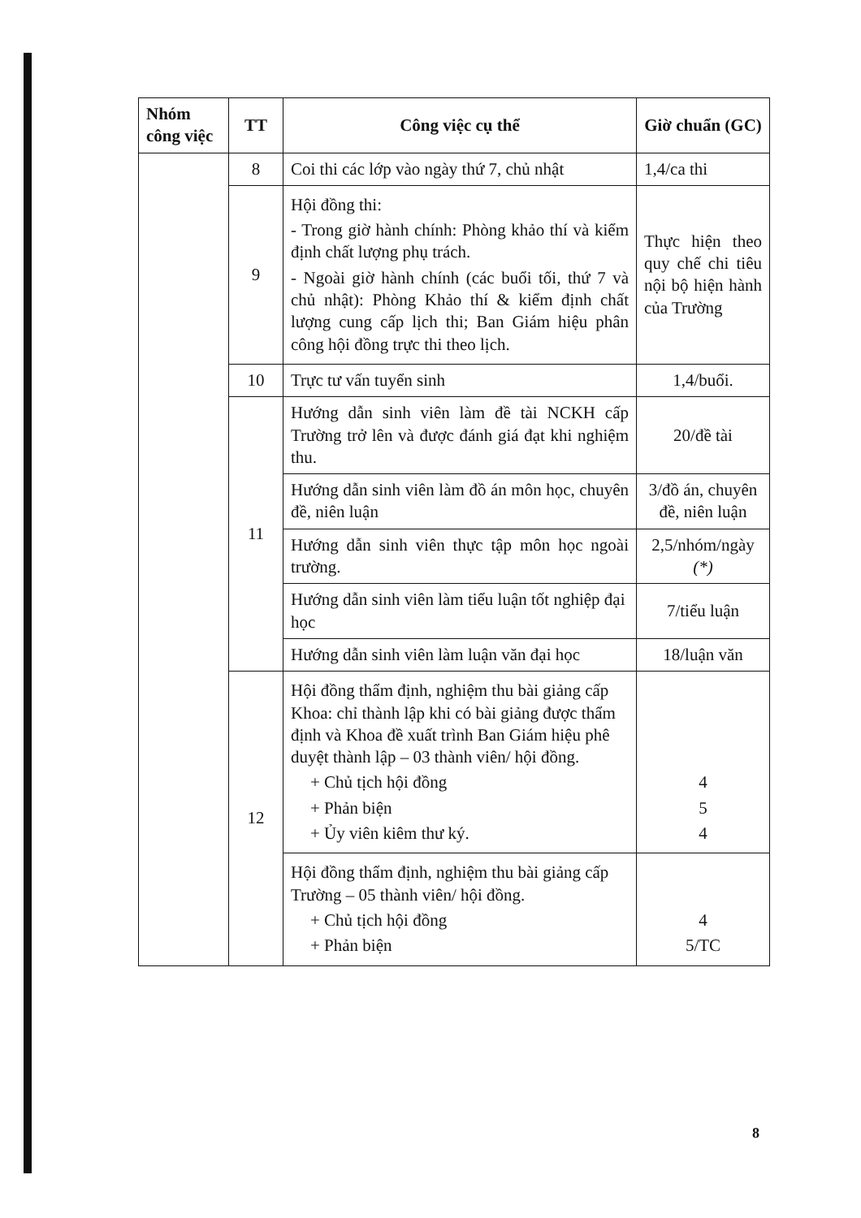| Nhóm công việc | TT | Công việc cụ thể | Giờ chuẩn (GC) |
| --- | --- | --- | --- |
| | 8 | Coi thi các lớp vào ngày thứ 7, chủ nhật | 1,4/ca thi |
| | 9 | Hội đồng thi: - Trong giờ hành chính: Phòng khảo thí và kiểm định chất lượng phụ trách. - Ngoài giờ hành chính (các buổi tối, thứ 7 và chủ nhật): Phòng Khảo thí & kiểm định chất lượng cung cấp lịch thi; Ban Giám hiệu phân công hội đồng trực thi theo lịch. | Thực hiện theo quy chế chi tiêu nội bộ hiện hành của Trường |
| | 10 | Trực tư vấn tuyển sinh | 1,4/buổi. |
| | 11 | Hướng dẫn sinh viên làm đề tài NCKH cấp Trường trở lên và được đánh giá đạt khi nghiệm thu. | 20/đề tài |
| | | Hướng dẫn sinh viên làm đồ án môn học, chuyên đề, niên luận | 3/đồ án, chuyên đề, niên luận |
| | | Hướng dẫn sinh viên thực tập môn học ngoài trường. | 2,5/nhóm/ngày (*) |
| | | Hướng dẫn sinh viên làm tiểu luận tốt nghiệp đại học | 7/tiểu luận |
| | | Hướng dẫn sinh viên làm luận văn đại học | 18/luận văn |
| | 12 | Hội đồng thẩm định, nghiệm thu bài giảng cấp Khoa: chỉ thành lập khi có bài giảng được thẩm định và Khoa đề xuất trình Ban Giám hiệu phê duyệt thành lập – 03 thành viên/ hội đồng. + Chủ tịch hội đồng + Phản biện + Ủy viên kiêm thư ký. | 4 5 4 |
| | | Hội đồng thẩm định, nghiệm thu bài giảng cấp Trường – 05 thành viên/ hội đồng. + Chủ tịch hội đồng + Phản biện | 4 5/TC |
8